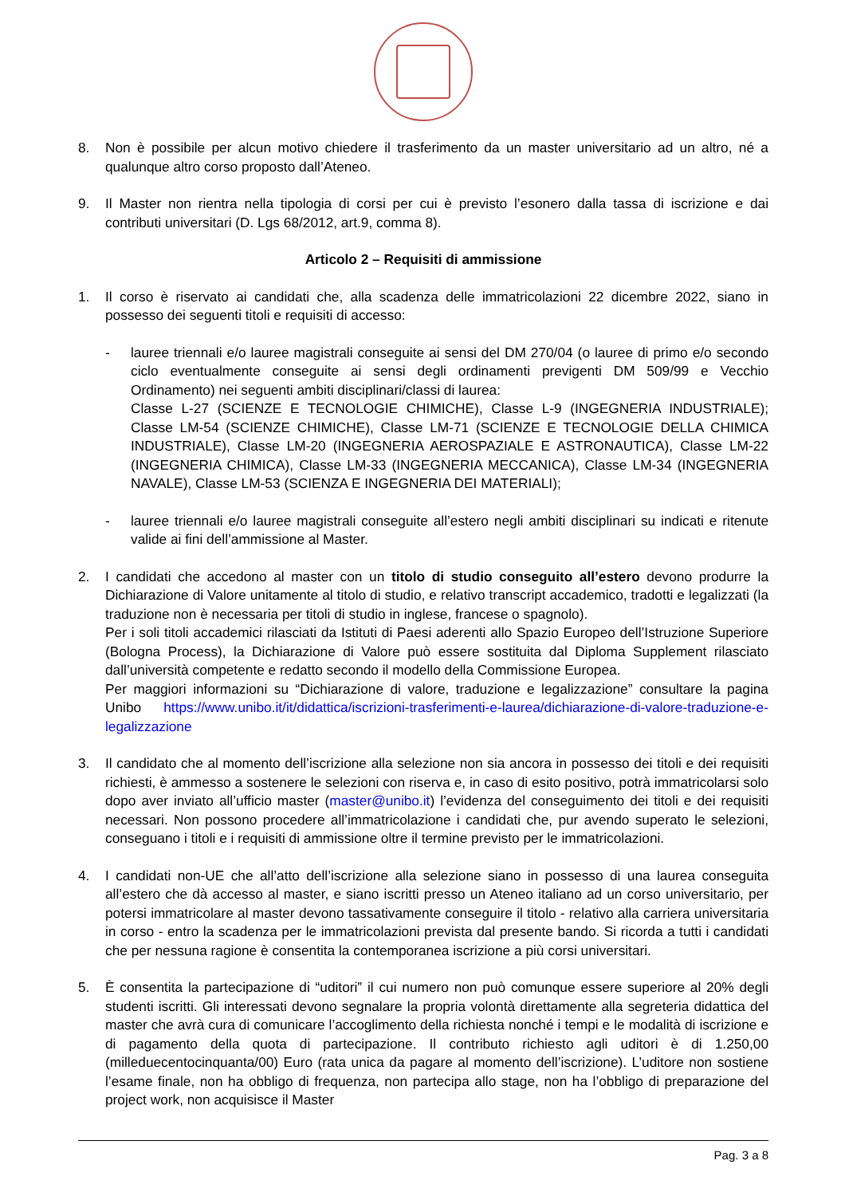8. Non è possibile per alcun motivo chiedere il trasferimento da un master universitario ad un altro, né a qualunque altro corso proposto dall’Ateneo.
9. Il Master non rientra nella tipologia di corsi per cui è previsto l’esonero dalla tassa di iscrizione e dai contributi universitari (D. Lgs 68/2012, art.9, comma 8).
Articolo 2 – Requisiti di ammissione
1. Il corso è riservato ai candidati che, alla scadenza delle immatricolazioni 22 dicembre 2022, siano in possesso dei seguenti titoli e requisiti di accesso:
- lauree triennali e/o lauree magistrali conseguite ai sensi del DM 270/04 (o lauree di primo e/o secondo ciclo eventualmente conseguite ai sensi degli ordinamenti previgenti DM 509/99 e Vecchio Ordinamento) nei seguenti ambiti disciplinari/classi di laurea:
Classe L-27 (SCIENZE E TECNOLOGIE CHIMICHE), Classe L-9 (INGEGNERIA INDUSTRIALE); Classe LM-54 (SCIENZE CHIMICHE), Classe LM-71 (SCIENZE E TECNOLOGIE DELLA CHIMICA INDUSTRIALE), Classe LM-20 (INGEGNERIA AEROSPAZIALE E ASTRONAUTICA), Classe LM-22 (INGEGNERIA CHIMICA), Classe LM-33 (INGEGNERIA MECCANICA), Classe LM-34 (INGEGNERIA NAVALE), Classe LM-53 (SCIENZA E INGEGNERIA DEI MATERIALI);
- lauree triennali e/o lauree magistrali conseguite all’estero negli ambiti disciplinari su indicati e ritenute valide ai fini dell’ammissione al Master.
2. I candidati che accedono al master con un titolo di studio conseguito all’estero devono produrre la Dichiarazione di Valore unitamente al titolo di studio, e relativo transcript accademico, tradotti e legalizzati (la traduzione non è necessaria per titoli di studio in inglese, francese o spagnolo).
Per i soli titoli accademici rilasciati da Istituti di Paesi aderenti allo Spazio Europeo dell’Istruzione Superiore (Bologna Process), la Dichiarazione di Valore può essere sostituita dal Diploma Supplement rilasciato dall’università competente e redatto secondo il modello della Commissione Europea.
Per maggiori informazioni su “Dichiarazione di valore, traduzione e legalizzazione” consultare la pagina Unibo https://www.unibo.it/it/didattica/iscrizioni-trasferimenti-e-laurea/dichiarazione-di-valore-traduzione-e-legalizzazione
3. Il candidato che al momento dell’iscrizione alla selezione non sia ancora in possesso dei titoli e dei requisiti richiesti, è ammesso a sostenere le selezioni con riserva e, in caso di esito positivo, potrà immatricolarsi solo dopo aver inviato all’ufficio master (master@unibo.it) l’evidenza del conseguimento dei titoli e dei requisiti necessari. Non possono procedere all’immatricolazione i candidati che, pur avendo superato le selezioni, conseguano i titoli e i requisiti di ammissione oltre il termine previsto per le immatricolazioni.
4. I candidati non-UE che all’atto dell’iscrizione alla selezione siano in possesso di una laurea conseguita all’estero che dà accesso al master, e siano iscritti presso un Ateneo italiano ad un corso universitario, per potersi immatricolare al master devono tassativamente conseguire il titolo - relativo alla carriera universitaria in corso - entro la scadenza per le immatricolazioni prevista dal presente bando. Si ricorda a tutti i candidati che per nessuna ragione è consentita la contemporanea iscrizione a più corsi universitari.
5. È consentita la partecipazione di “uditori” il cui numero non può comunque essere superiore al 20% degli studenti iscritti. Gli interessati devono segnalare la propria volontà direttamente alla segreteria didattica del master che avrà cura di comunicare l’accoglimento della richiesta nonché i tempi e le modalità di iscrizione e di pagamento della quota di partecipazione. Il contributo richiesto agli uditori è di 1.250,00 (milleduecentocinquanta/00) Euro (rata unica da pagare al momento dell’iscrizione). L’uditore non sostiene l’esame finale, non ha obbligo di frequenza, non partecipa allo stage, non ha l’obbligo di preparazione del project work, non acquisisce il Master
Pag. 3 a 8